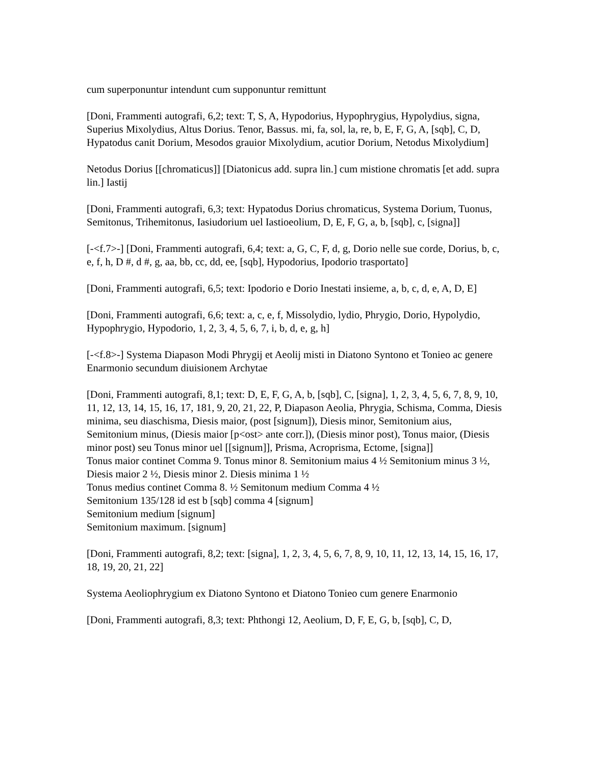cum superponuntur intendunt cum supponuntur remittunt
[Doni, Frammenti autografi, 6,2; text: T, S, A, Hypodorius, Hypophrygius, Hypolydius, signa, Superius Mixolydius, Altus Dorius. Tenor, Bassus. mi, fa, sol, la, re, b, E, F, G, A, [sqb], C, D, Hypatodus canit Dorium, Mesodos grauior Mixolydium, acutior Dorium, Netodus Mixolydium]
Netodus Dorius [[chromaticus]] [Diatonicus add. supra lin.] cum mistione chromatis [et add. supra lin.] Iastij
[Doni, Frammenti autografi, 6,3; text: Hypatodus Dorius chromaticus, Systema Dorium, Tuonus, Semitonus, Trihemitonus, Iasiudorium uel Iastioeolium, D, E, F, G, a, b, [sqb], c, [signa]]
[-<f.7>-] [Doni, Frammenti autografi, 6,4; text: a, G, C, F, d, g, Dorio nelle sue corde, Dorius, b, c, e, f, h, D #, d #, g, aa, bb, cc, dd, ee, [sqb], Hypodorius, Ipodorio trasportato]
[Doni, Frammenti autografi, 6,5; text: Ipodorio e Dorio Inestati insieme, a, b, c, d, e, A, D, E]
[Doni, Frammenti autografi, 6,6; text: a, c, e, f, Missolydio, lydio, Phrygio, Dorio, Hypolydio, Hypophrygio, Hypodorio, 1, 2, 3, 4, 5, 6, 7, i, b, d, e, g, h]
[-<f.8>-] Systema Diapason Modi Phrygij et Aeolij misti in Diatono Syntono et Tonieo ac genere Enarmonio secundum diuisionem Archytae
[Doni, Frammenti autografi, 8,1; text: D, E, F, G, A, b, [sqb], C, [signa], 1, 2, 3, 4, 5, 6, 7, 8, 9, 10, 11, 12, 13, 14, 15, 16, 17, 181, 9, 20, 21, 22, P, Diapason Aeolia, Phrygia, Schisma, Comma, Diesis minima, seu diaschisma, Diesis maior, (post [signum]), Diesis minor, Semitonium aius, Semitonium minus, (Diesis maior [p<ost> ante corr.]), (Diesis minor post), Tonus maior, (Diesis minor post) seu Tonus minor uel [[signum]], Prisma, Acroprisma, Ectome, [signa]]
Tonus maior continet Comma 9. Tonus minor 8. Semitonium maius 4 ½ Semitonium minus 3 ½, Diesis maior 2 ½, Diesis minor 2. Diesis minima 1 ½
Tonus medius continet Comma 8. ½ Semitonum medium Comma 4 ½
Semitonium 135/128 id est b [sqb] comma 4 [signum]
Semitonium medium [signum]
Semitonium maximum. [signum]
[Doni, Frammenti autografi, 8,2; text: [signa], 1, 2, 3, 4, 5, 6, 7, 8, 9, 10, 11, 12, 13, 14, 15, 16, 17, 18, 19, 20, 21, 22]
Systema Aeoliophrygium ex Diatono Syntono et Diatono Tonieo cum genere Enarmonio
[Doni, Frammenti autografi, 8,3; text: Phthongi 12, Aeolium, D, F, E, G, b, [sqb], C, D,